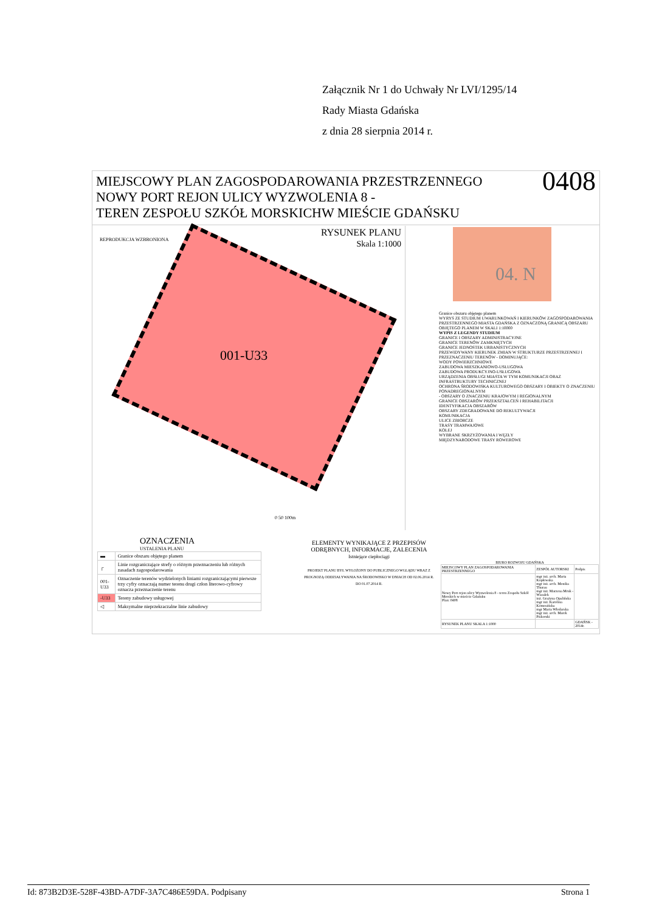Załącznik Nr 1 do Uchwały Nr LVI/1295/14
Rady Miasta Gdańska
z dnia 28 sierpnia 2014 r.
MIEJSCOWY PLAN ZAGOSPODAROWANIA PRZESTRZENNEGO
NOWY PORT REJON ULICY WYZWOLENIA 8 -
TEREN ZESPOŁU SZKÓŁ MORSKICHW MIEŚCIE GDAŃSKU
0408
001-U33
RYSUNEK PLANU
Skala 1:1000
REPRODUKCJA WZBRONIONA
0 50 100m
04. N
Granice obszaru objętego planem
WYRYS ZE STUDIUM UWARUNKOWAŃ I KIERUNKÓW ZAGOSPODAROWANIA PRZESTRZENNEGO MIASTA GDAŃSKA Z OZNACZONĄ GRANICĄ OBSZARU OBJĘTEGO PLANEM W SKALI 1:10000
WYPIS Z LEGENDY STUDIUM
GRANICE I OBSZARY ADMINISTRACYJNE
GRANICE TERENÓW ZAMKNIĘTYCH
GRANICE JEDNOSTEK URBANISTYCZNYCH
PRZEWIDYWANY KIERUNEK ZMIAN W STRUKTURZE PRZESTRZENNEJ I PRZEZNACZENIU TERENÓW - DOMINUJĄCE:
WODY POWIERZCHNIOWE
ZABUDOWA MIESZKANIOWO-USŁUGOWA
ZABUDOWA PRODUKCYJNO-USŁUGOWA
URZĄDZENIA OBSŁUGI MIASTA W TYM KOMUNIKACJI ORAZ INFRASTRUKTURY TECHNICZNEJ
OCHRONA ŚRODOWISKA KULTUROWEGO OBSZARY I OBIEKTY O ZNACZENIU PONADREGIONALNYM
- OBSZARY O ZNACZENIU KRAJOWYM I REGIONALNYM
GRANICE OBSZARÓW PRZEKSZTAŁCEŃ I REHABILITACJI
IDENTYFIKACJA OBSZARÓW
OBSZARY ZDEGRADOWANE DO REKULTYWACJI
KOMUNIKACJA
ULICE ZBIORCZE
TRASY TRAMWAJOWE
KOLEJ
WYBRANE SKRZYŻOWANIA I WĘZŁY
MIĘDZYNARODOWE TRASY ROWEROWE
OZNACZENIA
USTALENIA PLANU
| ▬ | Granice obszaru objętego planem |
| ┌ | Linie rozgraniczające strefy o różnym przeznaczeniu lub różnych zasadach zagospodarowania |
| 001-U33 | Oznaczenie terenów wydzielonych liniami rozgraniczającymi pierwsze trzy cyfry oznaczają numer terenu drugi człon literowo-cyfrowy oznacza przeznaczenie terenu |
| -U33 | Tereny zabudowy usługowej |
| ◁ | Maksymalne nieprzekraczalne linie zabudowy |
ELEMENTY WYNIKAJĄCE Z PRZEPISÓW ODRĘBNYCH, INFORMACJE, ZALECENIA
Istniejące ciepłociągi
PROJEKT PLANU BYŁ WYŁOŻONY DO PUBLICZNEGO WGLĄDU WRAZ Z PROGNOZĄ ODDZIAŁYWANIA NA ŚRODOWISKO W DNIACH OD 02.06.2014 R. DO 01.07.2014 R.
BIURO ROZWOJU GDAŃSKA
| MIEJSCOWY PLAN ZAGOSPODAROWANIA PRZESTRZENNEGO | ZESPÓŁ AUTORSKI | Podpis |
| Nowy Port rejon ulicy Wyzwolenia 8 - teren Zespołu Szkół Morskich w mieście Gdańsku Plan: 0408 | mgr inż. arch. Maria Kopłowska mgr inż. arch. Monika Thurau mgr inż. Marzena Mruk - Wszałek inż. Grażyna Opalińska mgr inż. Karolina Komosińska mgr Maria Włodarska mgr inż. arch. Marek Piskorski | |
| RYSUNEK PLANU SKALA 1:1000 | | GDAŃSK - 2014r. |
Id: 873B2D3E-528F-43BD-A7DF-3A7C486E59DA. Podpisany Strona 1